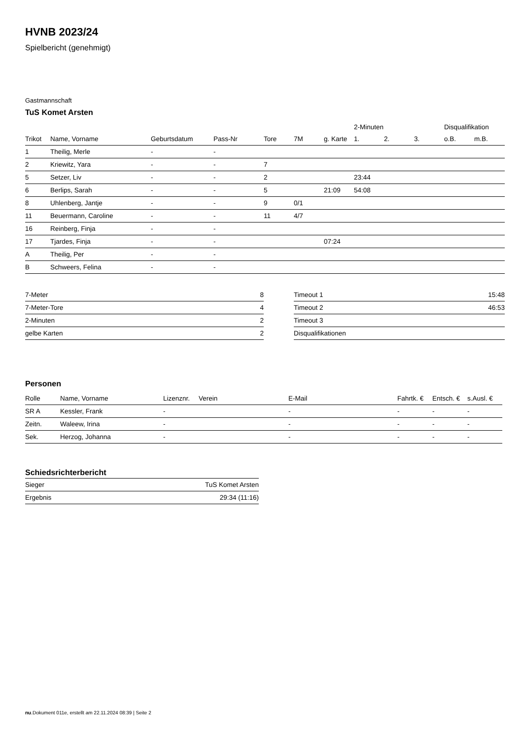HVNB 2023/24
Spielbericht (genehmigt)
Gastmannschaft
TuS Komet Arsten
| | | | | | | | 2-Minuten | | | Disqualifikation | |
| --- | --- | --- | --- | --- | --- | --- | --- | --- | --- | --- | --- |
| Trikot | Name, Vorname | Geburtsdatum | Pass-Nr | Tore | 7M | g. Karte | 1. | 2. | 3. | o.B. | m.B. |
| 1 | Theilig, Merle | - | - | | | | | | | | |
| 2 | Kriewitz, Yara | - | - | 7 | | | | | | | |
| 5 | Setzer, Liv | - | - | 2 | | | 23:44 | | | | |
| 6 | Berlips, Sarah | - | - | 5 | | 21:09 | 54:08 | | | | |
| 8 | Uhlenberg, Jantje | - | - | 9 | 0/1 | | | | | | |
| 11 | Beuermann, Caroline | - | - | 11 | 4/7 | | | | | | |
| 16 | Reinberg, Finja | - | - | | | | | | | | |
| 17 | Tjardes, Finja | - | - | | | 07:24 | | | | | |
| A | Theilig, Per | - | - | | | | | | | | |
| B | Schweers, Felina | - | - | | | | | | | | |
| 7-Meter | 8 |
| 7-Meter-Tore | 4 |
| 2-Minuten | 2 |
| gelbe Karten | 2 |
| Timeout 1 | 15:48 |
| Timeout 2 | 46:53 |
| Timeout 3 | |
| Disqualifikationen | |
Personen
| Rolle | Name, Vorname | Lizenznr. | Verein | E-Mail | Fahrtk. € | Entsch. € | s.Ausl. € |
| --- | --- | --- | --- | --- | --- | --- | --- |
| SR A | Kessler, Frank | - | | - | - | - | - |
| Zeitn. | Waleew, Irina | - | | - | - | - | - |
| Sek. | Herzog, Johanna | - | | - | - | - | - |
Schiedsrichterbericht
| Sieger | TuS Komet Arsten |
| Ergebnis | 29:34 (11:16) |
nu.Dokument 011e, erstellt am 22.11.2024 08:39 | Seite 2